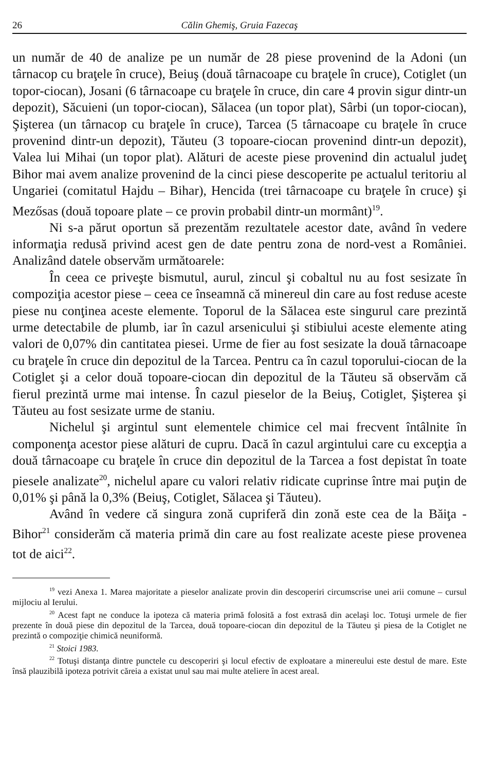26 Călin Ghemiş, Gruia Fazecaş
un număr de 40 de analize pe un număr de 28 piese provenind de la Adoni (un târnacop cu braţele în cruce), Beiuş (două târnacoape cu braţele în cruce), Cotiglet (un topor-ciocan), Josani (6 târnacoape cu braţele în cruce, din care 4 provin sigur dintr-un depozit), Săcuieni (un topor-ciocan), Sălacea (un topor plat), Sârbi (un topor-ciocan), Şişterea (un târnacop cu braţele în cruce), Tarcea (5 târnacoape cu braţele în cruce provenind dintr-un depozit), Tăuteu (3 topoare-ciocan provenind dintr-un depozit), Valea lui Mihai (un topor plat). Alături de aceste piese provenind din actualul judeţ Bihor mai avem analize provenind de la cinci piese descoperite pe actualul teritoriu al Ungariei (comitatul Hajdu – Bihar), Hencida (trei târnacoape cu braţele în cruce) şi Mezősas (două topoare plate – ce provin probabil dintr-un mormânt)<sup>19</sup>.
Ni s-a părut oportun să prezentăm rezultatele acestor date, având în vedere informaţia redusă privind acest gen de date pentru zona de nord-vest a României. Analizând datele observăm următoarele:
În ceea ce priveşte bismutul, aurul, zincul şi cobaltul nu au fost sesizate în compoziţia acestor piese – ceea ce înseamnă că minereul din care au fost reduse aceste piese nu conţinea aceste elemente. Toporul de la Sălacea este singurul care prezintă urme detectabile de plumb, iar în cazul arsenicului şi stibiului aceste elemente ating valori de 0,07% din cantitatea piesei. Urme de fier au fost sesizate la două târnacoape cu braţele în cruce din depozitul de la Tarcea. Pentru ca în cazul toporului-ciocan de la Cotiglet şi a celor două topoare-ciocan din depozitul de la Tăuteu să observăm că fierul prezintă urme mai intense. În cazul pieselor de la Beiuş, Cotiglet, Şişterea şi Tăuteu au fost sesizate urme de staniu.
Nichelul şi argintul sunt elementele chimice cel mai frecvent întâlnite în componenţa acestor piese alături de cupru. Dacă în cazul argintului care cu excepţia a două târnacoape cu braţele în cruce din depozitul de la Tarcea a fost depistat în toate piesele analizate<sup>20</sup>, nichelul apare cu valori relativ ridicate cuprinse între mai puţin de 0,01% şi până la 0,3% (Beiuş, Cotiglet, Sălacea şi Tăuteu).
Având în vedere că singura zonă cupriferă din zonă este cea de la Băiţa - Bihor<sup>21</sup> considerăm că materia primă din care au fost realizate aceste piese provenea tot de aici<sup>22</sup>.
<sup>19</sup> vezi Anexa 1. Marea majoritate a pieselor analizate provin din descoperiri circumscrise unei arii comune – cursul mijlociu al Ierului.
<sup>20</sup> Acest fapt ne conduce la ipoteza că materia primă folosită a fost extrasă din acelaşi loc. Totuşi urmele de fier prezente în două piese din depozitul de la Tarcea, două topoare-ciocan din depozitul de la Tăuteu şi piesa de la Cotiglet ne prezintă o compoziţie chimică neuniformă.
<sup>21</sup> Stoici 1983.
<sup>22</sup> Totuşi distanţa dintre punctele cu descoperiri şi locul efectiv de exploatare a minereului este destul de mare. Este însă plauzibilă ipoteza potrivit căreia a existat unul sau mai multe ateliere în acest areal.